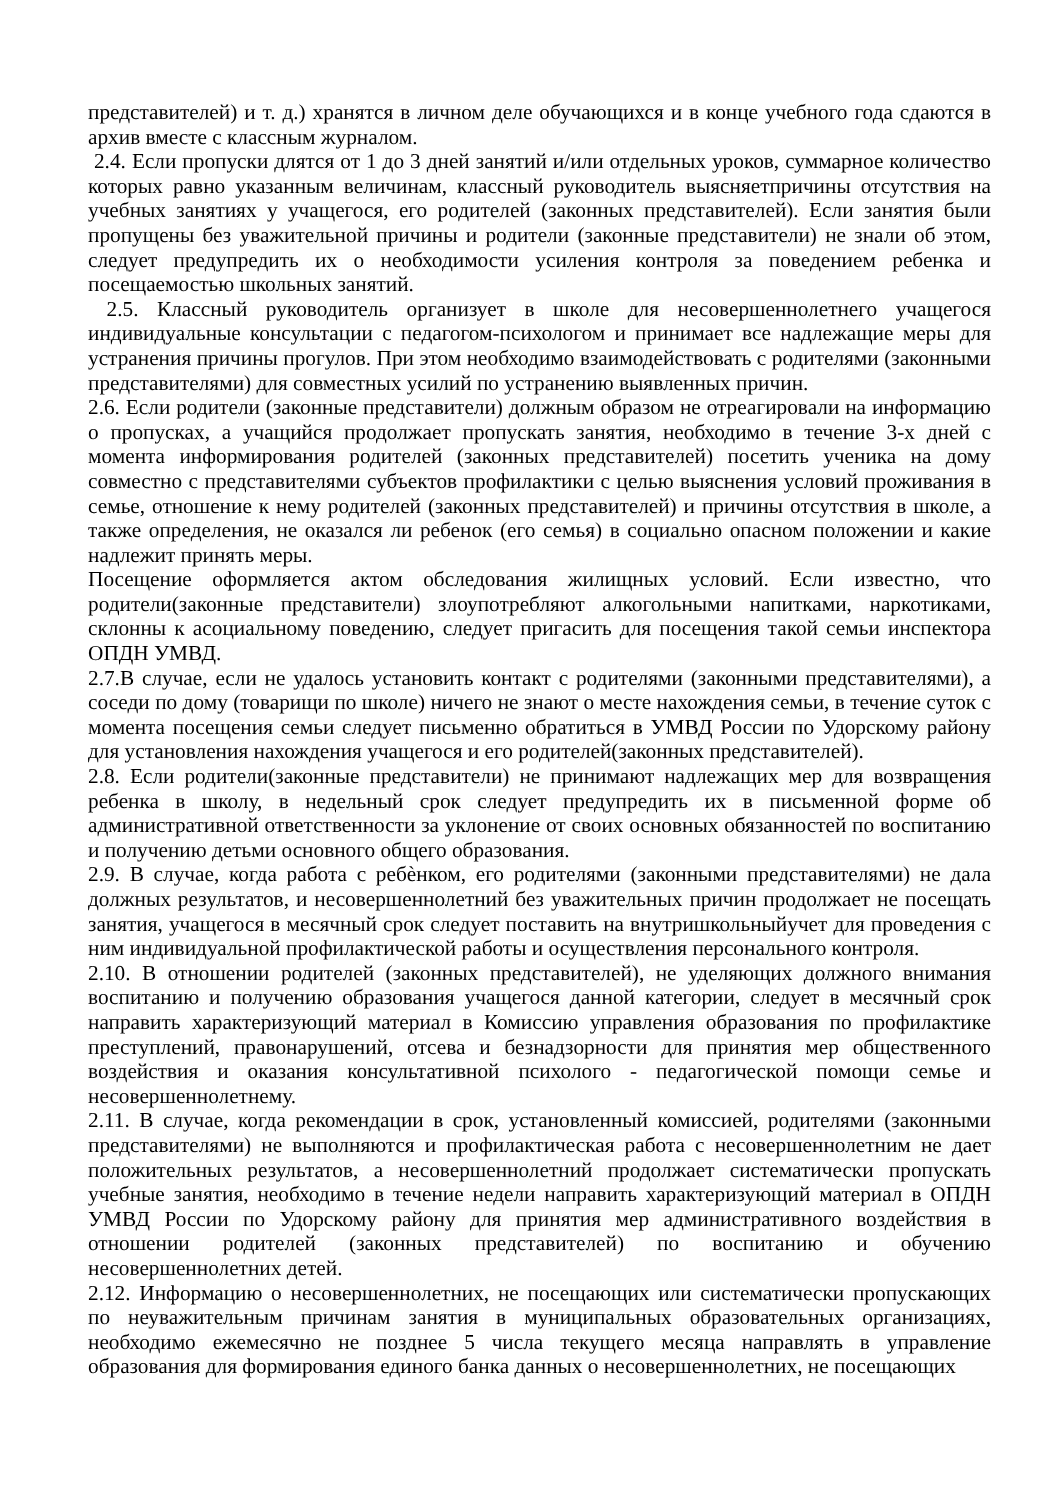представителей) и т. д.) хранятся в личном деле обучающихся и в конце учебного года сдаются в архив вместе с классным журналом.
2.4. Если пропуски длятся от 1 до 3 дней занятий и/или отдельных уроков, суммарное количество которых равно указанным величинам, классный руководитель выясняетпричины отсутствия на учебных занятиях у учащегося, его родителей (законных представителей). Если занятия были пропущены без уважительной причины и родители (законные представители) не знали об этом, следует предупредить их о необходимости усиления контроля за поведением ребенка и посещаемостью школьных занятий.
2.5. Классный руководитель организует в школе для несовершеннолетнего учащегося индивидуальные консультации с педагогом-психологом и принимает все надлежащие меры для устранения причины прогулов. При этом необходимо взаимодействовать с родителями (законными представителями) для совместных усилий по устранению выявленных причин.
2.6. Если родители (законные представители) должным образом не отреагировали на информацию о пропусках, а учащийся продолжает пропускать занятия, необходимо в течение 3-х дней с момента информирования родителей (законных представителей) посетить ученика на дому совместно с представителями субъектов профилактики с целью выяснения условий проживания в семье, отношение к нему родителей (законных представителей) и причины отсутствия в школе, а также определения, не оказался ли ребенок (его семья) в социально опасном положении и какие надлежит принять меры.
Посещение оформляется актом обследования жилищных условий. Если известно, что родители(законные представители) злоупотребляют алкогольными напитками, наркотиками, склонны к асоциальному поведению, следует пригасить для посещения такой семьи инспектора ОПДН УМВД.
2.7.В случае, если не удалось установить контакт с родителями (законными представителями), а соседи по дому (товарищи по школе) ничего не знают о месте нахождения семьи, в течение суток с момента посещения семьи следует письменно обратиться в УМВД России по Удорскому району для установления нахождения учащегося и его родителей(законных представителей).
2.8. Если родители(законные представители) не принимают надлежащих мер для возвращения ребенка в школу, в недельный срок следует предупредить их в письменной форме об административной ответственности за уклонение от своих основных обязанностей по воспитанию и получению детьми основного общего образования.
2.9. В случае, когда работа с ребѐнком, его родителями (законными представителями) не дала должных результатов, и несовершеннолетний без уважительных причин продолжает не посещать занятия, учащегося в месячный срок следует поставить на внутришкольныйучет для проведения с ним индивидуальной профилактической работы и осуществления персонального контроля.
2.10. В отношении родителей (законных представителей), не уделяющих должного внимания воспитанию и получению образования учащегося данной категории, следует в месячный срок направить характеризующий материал в Комиссию управления образования по профилактике преступлений, правонарушений, отсева и безнадзорности для принятия мер общественного воздействия и оказания консультативной психолого - педагогической помощи семье и несовершеннолетнему.
2.11. В случае, когда рекомендации в срок, установленный комиссией, родителями (законными представителями) не выполняются и профилактическая работа с несовершеннолетним не дает положительных результатов, а несовершеннолетний продолжает систематически пропускать учебные занятия, необходимо в течение недели направить характеризующий материал в ОПДН УМВД России по Удорскому району для принятия мер административного воздействия в отношении родителей (законных представителей) по воспитанию и обучению несовершеннолетних детей.
2.12. Информацию о несовершеннолетних, не посещающих или систематически пропускающих по неуважительным причинам занятия в муниципальных образовательных организациях, необходимо ежемесячно не позднее 5 числа текущего месяца направлять в управление образования для формирования единого банка данных о несовершеннолетних, не посещающих